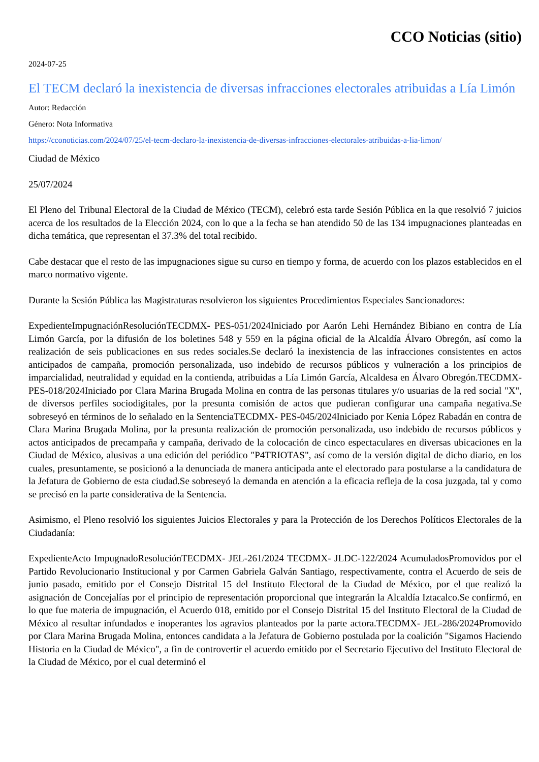CCO Noticias (sitio)
2024-07-25
El TECM declaró la inexistencia de diversas infracciones electorales atribuidas a Lía Limón
Autor: Redacción
Género: Nota Informativa
https://cconoticias.com/2024/07/25/el-tecm-declaro-la-inexistencia-de-diversas-infracciones-electorales-atribuidas-a-lia-limon/
Ciudad de México
25/07/2024
El Pleno del Tribunal Electoral de la Ciudad de México (TECM), celebró esta tarde Sesión Pública en la que resolvió 7 juicios acerca de los resultados de la Elección 2024, con lo que a la fecha se han atendido 50 de las 134 impugnaciones planteadas en dicha temática, que representan el 37.3% del total recibido.
Cabe destacar que el resto de las impugnaciones sigue su curso en tiempo y forma, de acuerdo con los plazos establecidos en el marco normativo vigente.
Durante la Sesión Pública las Magistraturas resolvieron los siguientes Procedimientos Especiales Sancionadores:
ExpedienteImpugnaciónResoluciónTECDMX- PES-051/2024Iniciado por Aarón Lehi Hernández Bibiano en contra de Lía Limón García, por la difusión de los boletines 548 y 559 en la página oficial de la Alcaldía Álvaro Obregón, así como la realización de seis publicaciones en sus redes sociales.Se declaró la inexistencia de las infracciones consistentes en actos anticipados de campaña, promoción personalizada, uso indebido de recursos públicos y vulneración a los principios de imparcialidad, neutralidad y equidad en la contienda, atribuidas a Lía Limón García, Alcaldesa en Álvaro Obregón.TECDMX- PES-018/2024Iniciado por Clara Marina Brugada Molina en contra de las personas titulares y/o usuarias de la red social "X", de diversos perfiles sociodigitales, por la presunta comisión de actos que pudieran configurar una campaña negativa.Se sobreseyó en términos de lo señalado en la SentenciaTECDMX- PES-045/2024Iniciado por Kenia López Rabadán en contra de Clara Marina Brugada Molina, por la presunta realización de promoción personalizada, uso indebido de recursos públicos y actos anticipados de precampaña y campaña, derivado de la colocación de cinco espectaculares en diversas ubicaciones en la Ciudad de México, alusivas a una edición del periódico "P4TRIOTAS", así como de la versión digital de dicho diario, en los cuales, presuntamente, se posicionó a la denunciada de manera anticipada ante el electorado para postularse a la candidatura de la Jefatura de Gobierno de esta ciudad.Se sobreseyó la demanda en atención a la eficacia refleja de la cosa juzgada, tal y como se precisó en la parte considerativa de la Sentencia.
Asimismo, el Pleno resolvió los siguientes Juicios Electorales y para la Protección de los Derechos Políticos Electorales de la Ciudadanía:
ExpedienteActo ImpugnadoResoluciónTECDMX- JEL-261/2024 TECDMX- JLDC-122/2024 AcumuladosPromovidos por el Partido Revolucionario Institucional y por Carmen Gabriela Galván Santiago, respectivamente, contra el Acuerdo de seis de junio pasado, emitido por el Consejo Distrital 15 del Instituto Electoral de la Ciudad de México, por el que realizó la asignación de Concejalías por el principio de representación proporcional que integrarán la Alcaldía Iztacalco.Se confirmó, en lo que fue materia de impugnación, el Acuerdo 018, emitido por el Consejo Distrital 15 del Instituto Electoral de la Ciudad de México al resultar infundados e inoperantes los agravios planteados por la parte actora.TECDMX- JEL-286/2024Promovido por Clara Marina Brugada Molina, entonces candidata a la Jefatura de Gobierno postulada por la coalición "Sigamos Haciendo Historia en la Ciudad de México", a fin de controvertir el acuerdo emitido por el Secretario Ejecutivo del Instituto Electoral de la Ciudad de México, por el cual determinó el